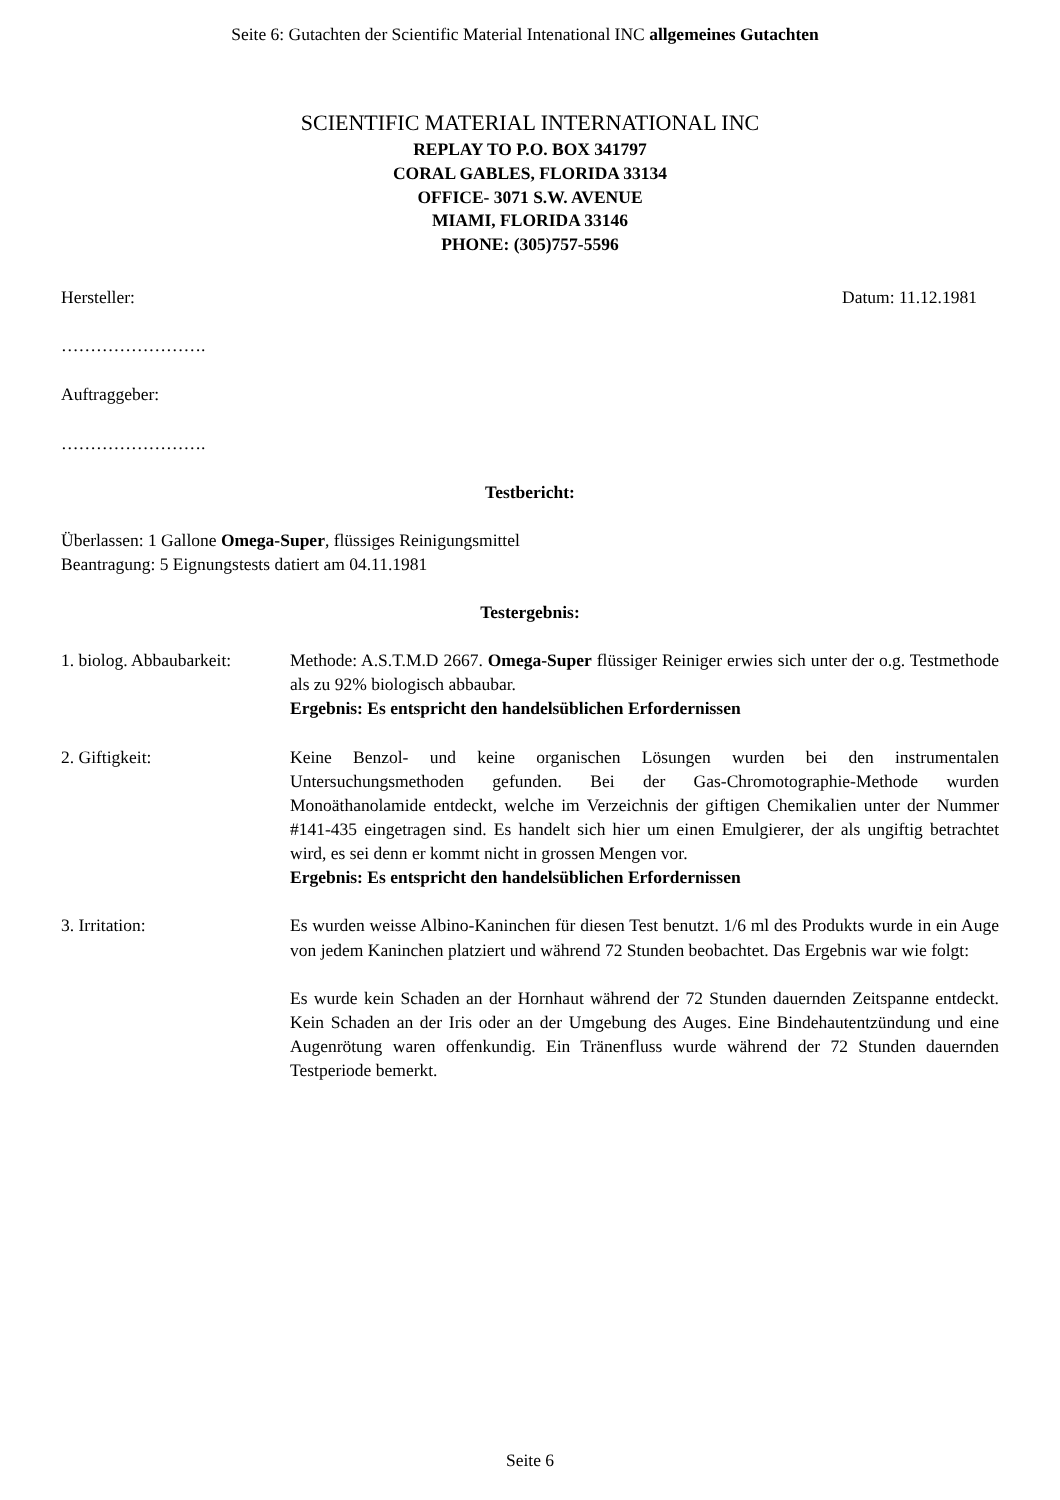Seite 6: Gutachten der Scientific Material Intenational INC allgemeines Gutachten
SCIENTIFIC MATERIAL INTERNATIONAL INC
REPLAY TO P.O. BOX 341797
CORAL GABLES, FLORIDA 33134
OFFICE- 3071 S.W. AVENUE
MIAMI, FLORIDA 33146
PHONE: (305)757-5596
Hersteller: Datum: 11.12.1981
…………………….
Auftraggeber:
…………………….
Testbericht:
Überlassen: 1 Gallone Omega-Super, flüssiges Reinigungsmittel
Beantragung: 5 Eignungstests datiert am 04.11.1981
Testergebnis:
1. biolog. Abbaubarkeit:
Methode: A.S.T.M.D 2667. Omega-Super flüssiger Reiniger erwies sich unter der o.g. Testmethode als zu 92% biologisch abbaubar.
Ergebnis: Es entspricht den handelsüblichen Erfordernissen
2. Giftigkeit: Keine Benzol- und keine organischen Lösungen wurden bei den instrumentalen Untersuchungsmethoden gefunden. Bei der Gas-Chromotographie-Methode wurden Monoäthanolamide entdeckt, welche im Verzeichnis der giftigen Chemikalien unter der Nummer #141-435 eingetragen sind. Es handelt sich hier um einen Emulgierer, der als ungiftig betrachtet wird, es sei denn er kommt nicht in grossen Mengen vor.
Ergebnis: Es entspricht den handelsüblichen Erfordernissen
3. Irritation: Es wurden weisse Albino-Kaninchen für diesen Test benutzt. 1/6 ml des Produkts wurde in ein Auge von jedem Kaninchen platziert und während 72 Stunden beobachtet. Das Ergebnis war wie folgt:
Es wurde kein Schaden an der Hornhaut während der 72 Stunden dauernden Zeitspanne entdeckt. Kein Schaden an der Iris oder an der Umgebung des Auges. Eine Bindehautentzündung und eine Augenrötung waren offenkundig. Ein Tränenfluss wurde während der 72 Stunden dauernden Testperiode bemerkt.
Seite 6